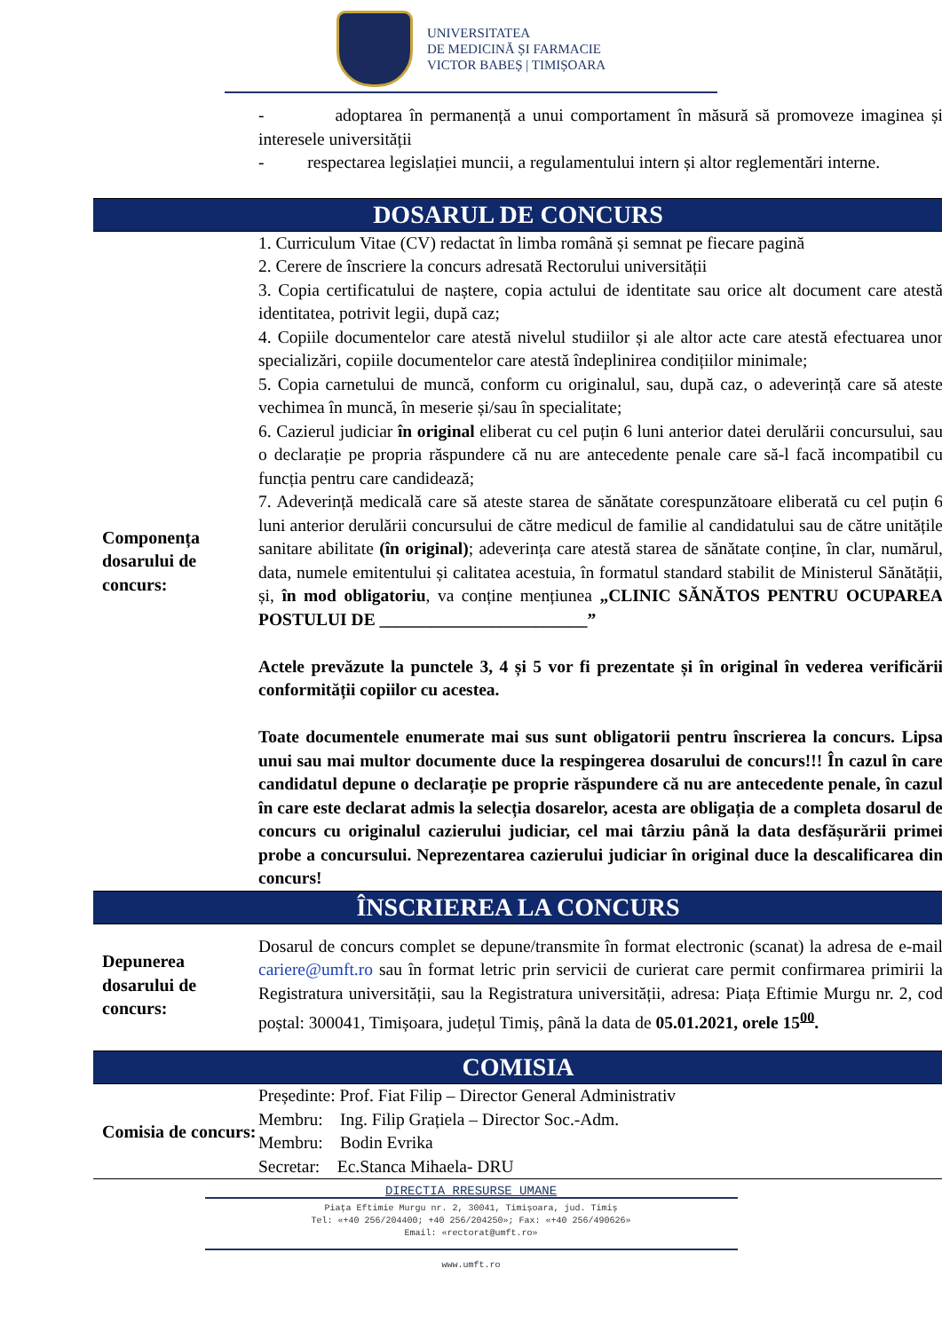UNIVERSITATEA
DE MEDICINĂ ȘI FARMACIE
VICTOR BABEȘ | TIMIȘOARA
| | - adoptarea în permanență a unui comportament în măsură să promoveze imaginea și interesele universității - respectarea legislației muncii, a regulamentului intern și altor reglementări interne. |
| DOSARUL DE CONCURS | |
| Componența dosarului de concurs: | 1. Curriculum Vitae (CV) redactat în limba română și semnat pe fiecare pagină 2. Cerere de înscriere la concurs adresată Rectorului universității 3. Copia certificatului de naștere, copia actului de identitate sau orice alt document care atestă identitatea, potrivit legii, după caz; 4. Copiile documentelor care atestă nivelul studiilor și ale altor acte care atestă efectuarea unor specializări, copiile documentelor care atestă îndeplinirea condițiilor minimale; 5. Copia carnetului de muncă, conform cu originalul, sau, după caz, o adeverință care să ateste vechimea în muncă, în meserie și/sau în specialitate; 6. Cazierul judiciar în original eliberat cu cel puțin 6 luni anterior datei derulării concursului, sau o declarație pe propria răspundere că nu are antecedente penale care să-l facă incompatibil cu funcția pentru care candidează; 7. Adeverință medicală care să ateste starea de sănătate corespunzătoare eliberată cu cel puțin 6 luni anterior derulării concursului de către medicul de familie al candidatului sau de către unitățile sanitare abilitate (în original) ; adeverința care atestă starea de sănătate conține, în clar, numărul, data, numele emitentului și calitatea acestuia, în formatul standard stabilit de Ministerul Sănătății, și, în mod obligatoriu , va conține mențiunea „CLINIC SĂNĂTOS PENTRU OCUPAREA POSTULUI DE ________________________” Actele prevăzute la punctele 3, 4 și 5 vor fi prezentate și în original în vederea verificării conformității copiilor cu acestea. Toate documentele enumerate mai sus sunt obligatorii pentru înscrierea la concurs. Lipsa unui sau mai multor documente duce la respingerea dosarului de concurs!!! În cazul în care candidatul depune o declarație pe proprie răspundere că nu are antecedente penale, în cazul în care este declarat admis la selecția dosarelor, acesta are obligația de a completa dosarul de concurs cu originalul cazierului judiciar, cel mai târziu până la data desfășurării primei probe a concursului. Neprezentarea cazierului judiciar în original duce la descalificarea din concurs! |
| ÎNSCRIEREA LA CONCURS | |
| Depunerea dosarului de concurs: | Dosarul de concurs complet se depune/transmite în format electronic (scanat) la adresa de e-mail cariere@umft.ro sau în format letric prin servicii de curierat care permit confirmarea primirii la Registratura universității, sau la Registratura universității, adresa: Piața Eftimie Murgu nr. 2, cod poștal: 300041, Timișoara, județul Timiș, până la data de 05.01.2021, orele 15<sup>00</sup>. |
| COMISIA | |
| Comisia de concurs: | Președinte: Prof. Fiat Filip – Director General Administrativ Membru: Ing. Filip Grațiela – Director Soc.-Adm. Membru: Bodin Evrika Secretar: Ec.Stanca Mihaela- DRU |
DIRECTIA RRESURSE UMANE
Piața Eftimie Murgu nr. 2, 30041, Timișoara, jud. Timiș
Tel: «+40 256/204400; +40 256/204250»; Fax: «+40 256/490626»
Email: «rectorat@umft.ro»
www.umft.ro